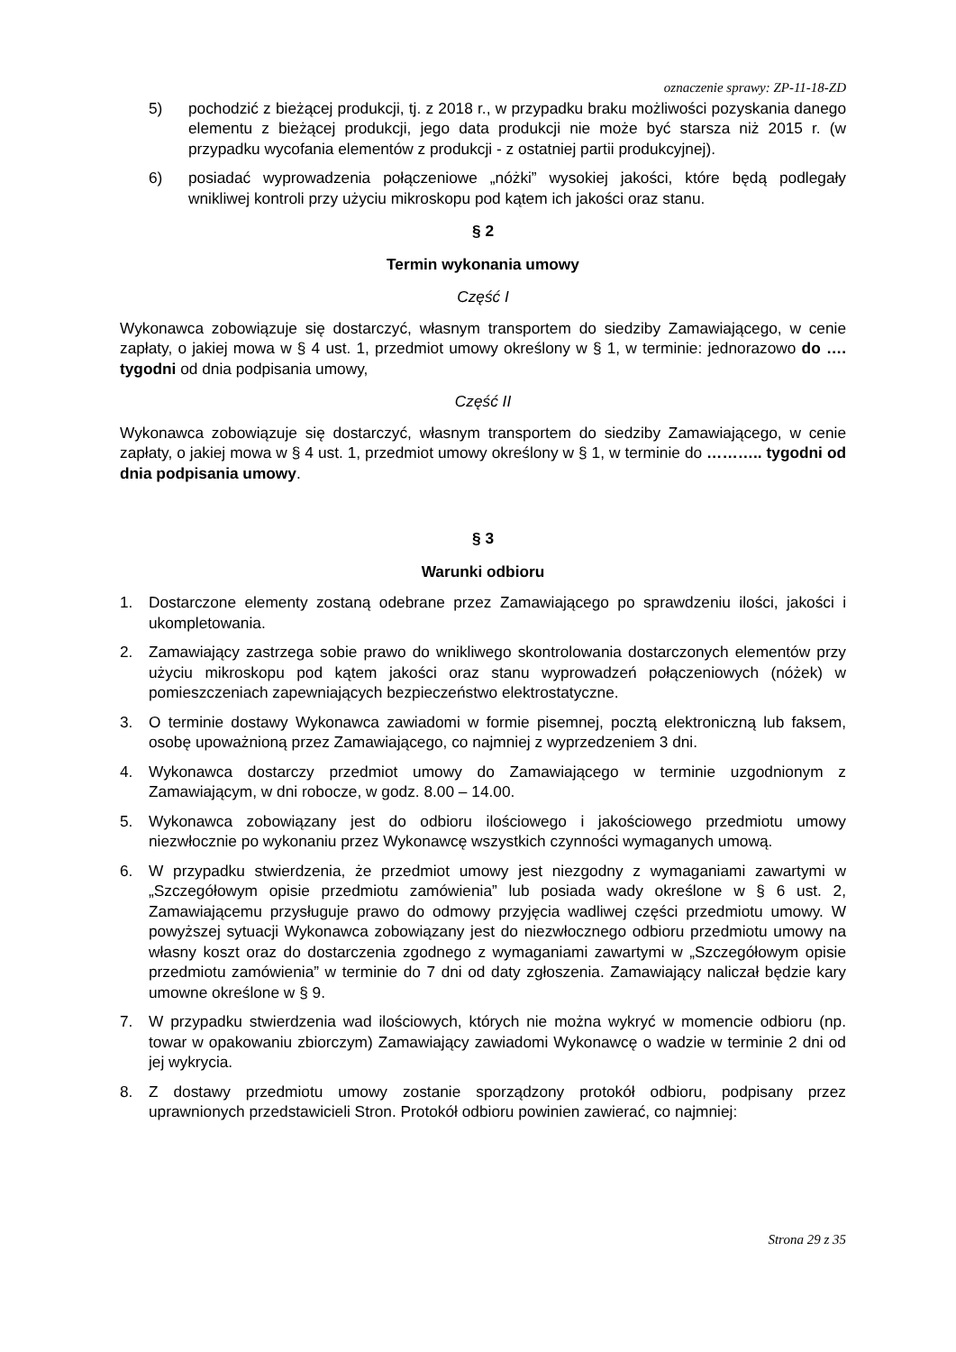oznaczenie sprawy: ZP-11-18-ZD
5) pochodzić z bieżącej produkcji, tj. z 2018 r., w przypadku braku możliwości pozyskania danego elementu z bieżącej produkcji, jego data produkcji nie może być starsza niż 2015 r. (w przypadku wycofania elementów z produkcji - z ostatniej partii produkcyjnej).
6) posiadać wyprowadzenia połączeniowe „nóżki” wysokiej jakości, które będą podlegały wnikliwej kontroli przy użyciu mikroskopu pod kątem ich jakości oraz stanu.
§ 2
Termin wykonania umowy
Część I
Wykonawca zobowiązuje się dostarczyć, własnym transportem do siedziby Zamawiającego, w cenie zapłaty, o jakiej mowa w § 4 ust. 1, przedmiot umowy określony w § 1, w terminie: jednorazowo do …. tygodni od dnia podpisania umowy,
Część II
Wykonawca zobowiązuje się dostarczyć, własnym transportem do siedziby Zamawiającego, w cenie zapłaty, o jakiej mowa w § 4 ust. 1, przedmiot umowy określony w § 1, w terminie do ……….. tygodni od dnia podpisania umowy.
§ 3
Warunki odbioru
1. Dostarczone elementy zostaną odebrane przez Zamawiającego po sprawdzeniu ilości, jakości i ukompletowania.
2. Zamawiający zastrzega sobie prawo do wnikliwego skontrolowania dostarczonych elementów przy użyciu mikroskopu pod kątem jakości oraz stanu wyprowadzeń połączeniowych (nóżek) w pomieszczeniach zapewniających bezpieczeństwo elektrostatyczne.
3. O terminie dostawy Wykonawca zawiadomi w formie pisemnej, pocztą elektroniczną lub faksem, osobę upoważnioną przez Zamawiającego, co najmniej z wyprzedzeniem 3 dni.
4. Wykonawca dostarczy przedmiot umowy do Zamawiającego w terminie uzgodnionym z Zamawiającym, w dni robocze, w godz. 8.00 – 14.00.
5. Wykonawca zobowiązany jest do odbioru ilościowego i jakościowego przedmiotu umowy niezwłocznie po wykonaniu przez Wykonawcę wszystkich czynności wymaganych umową.
6. W przypadku stwierdzenia, że przedmiot umowy jest niezgodny z wymaganiami zawartymi w „Szczegółowym opisie przedmiotu zamówienia” lub posiada wady określone w § 6 ust. 2, Zamawiającemu przysługuje prawo do odmowy przyjęcia wadliwej części przedmiotu umowy. W powyższej sytuacji Wykonawca zobowiązany jest do niezwłocznego odbioru przedmiotu umowy na własny koszt oraz do dostarczenia zgodnego z wymaganiami zawartymi w „Szczegółowym opisie przedmiotu zamówienia” w terminie do 7 dni od daty zgłoszenia. Zamawiający naliczał będzie kary umowne określone w § 9.
7. W przypadku stwierdzenia wad ilościowych, których nie można wykryć w momencie odbioru (np. towar w opakowaniu zbiorczym) Zamawiający zawiadomi Wykonawcę o wadzie w terminie 2 dni od jej wykrycia.
8. Z dostawy przedmiotu umowy zostanie sporządzony protokół odbioru, podpisany przez uprawnionych przedstawicieli Stron. Protokół odbioru powinien zawierać, co najmniej:
Strona 29 z 35